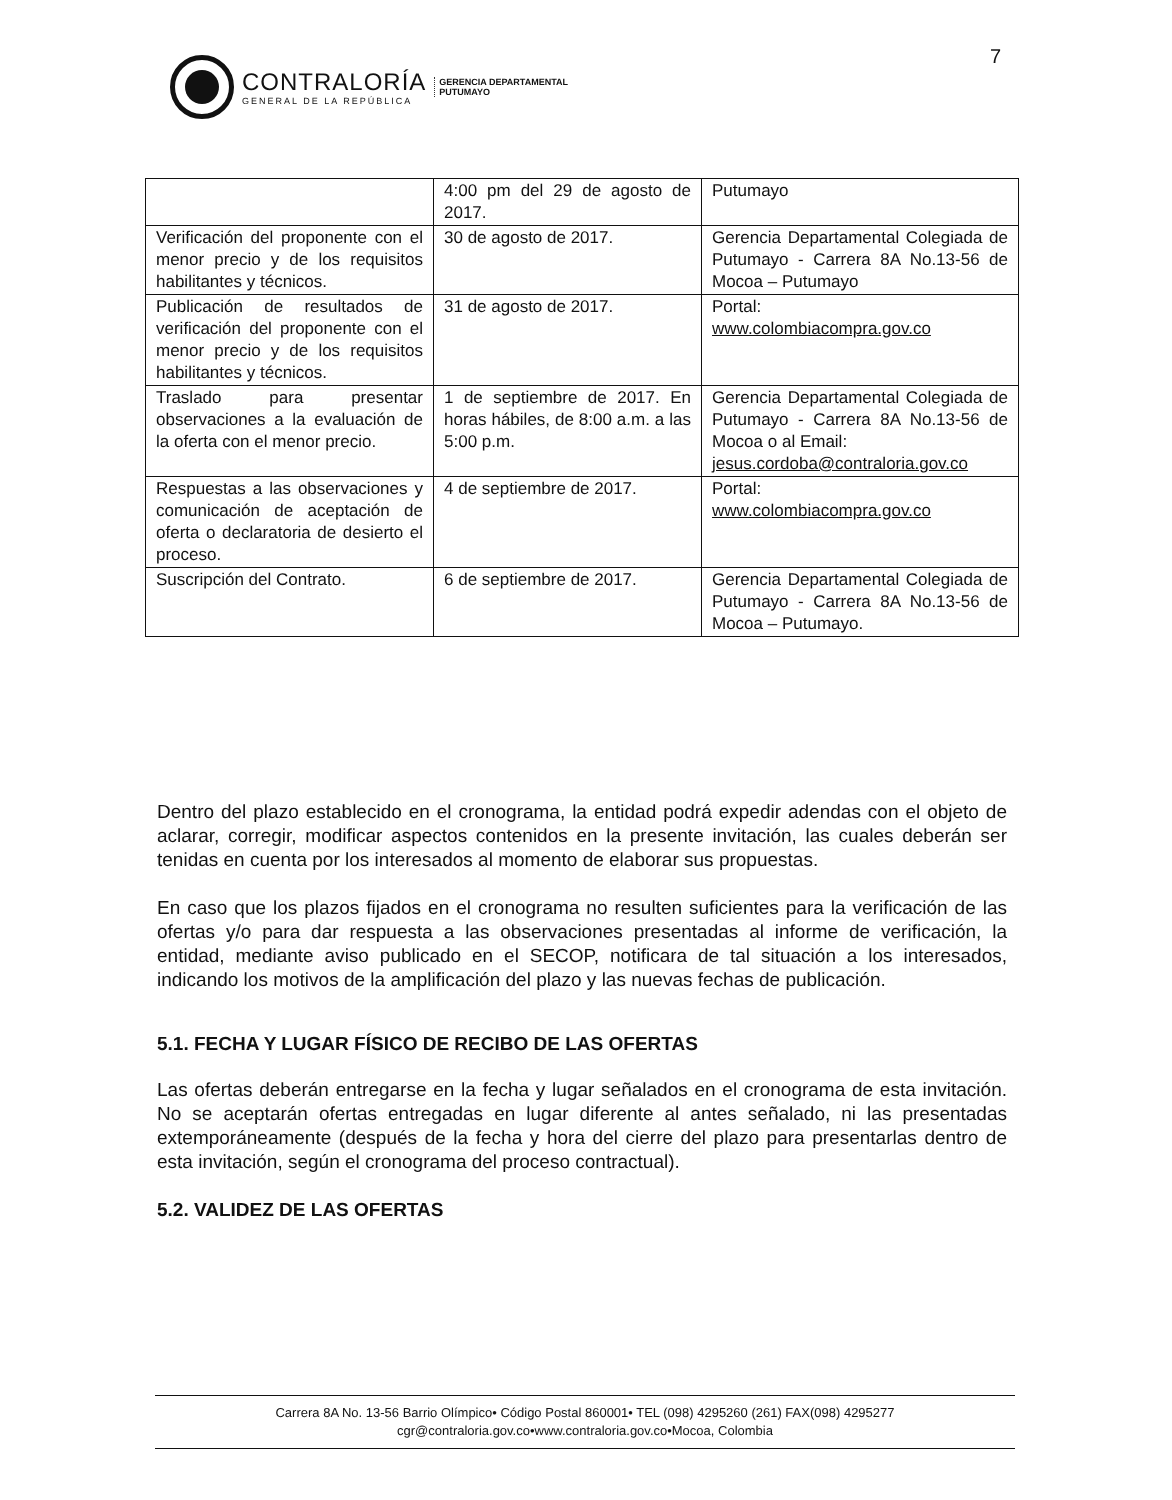7
CONTRALORÍA
GENERAL DE LA REPÚBLICA
GERENCIA DEPARTAMENTAL
PUTUMAYO
| | 4:00 pm del 29 de agosto de 2017. | Putumayo |
| Verificación del proponente con el menor precio y de los requisitos habilitantes y técnicos. | 30 de agosto de 2017. | Gerencia Departamental Colegiada de Putumayo - Carrera 8A No.13-56 de Mocoa – Putumayo |
| Publicación de resultados de verificación del proponente con el menor precio y de los requisitos habilitantes y técnicos. | 31 de agosto de 2017. | Portal: www.colombiacompra.gov.co |
| Traslado para presentar observaciones a la evaluación de la oferta con el menor precio. | 1 de septiembre de 2017. En horas hábiles, de 8:00 a.m. a las 5:00 p.m. | Gerencia Departamental Colegiada de Putumayo - Carrera 8A No.13-56 de Mocoa o al Email: jesus.cordoba@contraloria.gov.co |
| Respuestas a las observaciones y comunicación de aceptación de oferta o declaratoria de desierto el proceso. | 4 de septiembre de 2017. | Portal: www.colombiacompra.gov.co |
| Suscripción del Contrato. | 6 de septiembre de 2017. | Gerencia Departamental Colegiada de Putumayo - Carrera 8A No.13-56 de Mocoa – Putumayo. |
Dentro del plazo establecido en el cronograma, la entidad podrá expedir adendas con el objeto de aclarar, corregir, modificar aspectos contenidos en la presente invitación, las cuales deberán ser tenidas en cuenta por los interesados al momento de elaborar sus propuestas.
En caso que los plazos fijados en el cronograma no resulten suficientes para la verificación de las ofertas y/o para dar respuesta a las observaciones presentadas al informe de verificación, la entidad, mediante aviso publicado en el SECOP, notificara de tal situación a los interesados, indicando los motivos de la amplificación del plazo y las nuevas fechas de publicación.
5.1. FECHA Y LUGAR FÍSICO DE RECIBO DE LAS OFERTAS
Las ofertas deberán entregarse en la fecha y lugar señalados en el cronograma de esta invitación. No se aceptarán ofertas entregadas en lugar diferente al antes señalado, ni las presentadas extemporáneamente (después de la fecha y hora del cierre del plazo para presentarlas dentro de esta invitación, según el cronograma del proceso contractual).
5.2. VALIDEZ DE LAS OFERTAS
Carrera 8A No. 13-56 Barrio Olímpico• Código Postal 860001• TEL (098) 4295260 (261) FAX(098) 4295277
cgr@contraloria.gov.co•www.contraloria.gov.co•Mocoa, Colombia